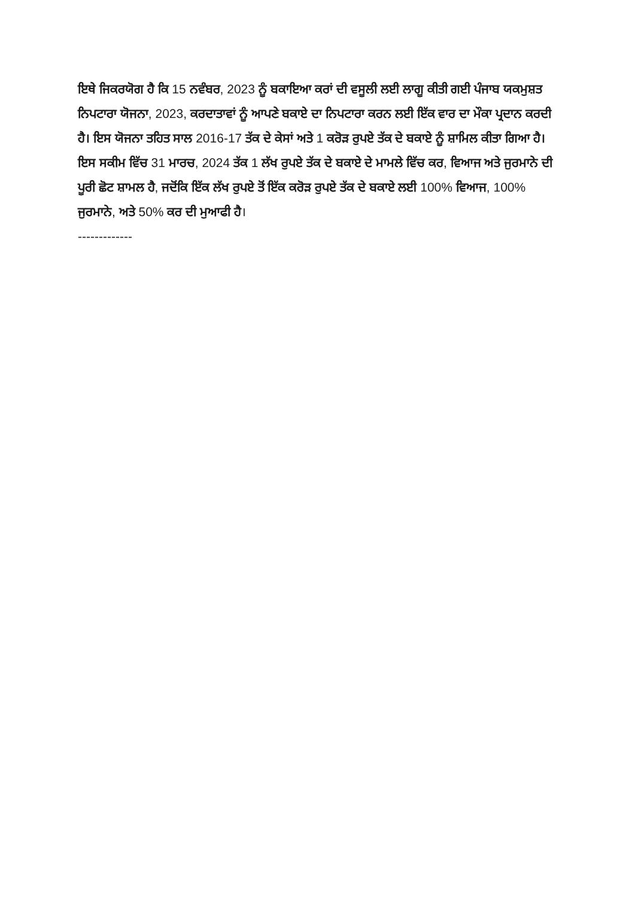ਇਥੇ ਜਿਕਰਯੋਗ ਹੈ ਕਿ 15 ਨਵੰਬਰ, 2023 ਨੂੰ ਬਕਾਇਆ ਕਰਾਂ ਦੀ ਵਸੂਲੀ ਲਈ ਲਾਗੂ ਕੀਤੀ ਗਈ ਪੰਜਾਬ ਯਕਮੁਸ਼ਤ ਨਿਪਟਾਰਾ ਯੋਜਨਾ, 2023, ਕਰਦਾਤਾਵਾਂ ਨੂੰ ਆਪਣੇ ਬਕਾਏ ਦਾ ਨਿਪਟਾਰਾ ਕਰਨ ਲਈ ਇੱਕ ਵਾਰ ਦਾ ਮੌਕਾ ਪ੍ਰਦਾਨ ਕਰਦੀ ਹੈ। ਇਸ ਯੋਜਨਾ ਤਹਿਤ ਸਾਲ 2016-17 ਤੱਕ ਦੇ ਕੇਸਾਂ ਅਤੇ 1 ਕਰੋੜ ਰੁਪਏ ਤੱਕ ਦੇ ਬਕਾਏ ਨੂੰ ਸ਼ਾਮਿਲ ਕੀਤਾ ਗਿਆ ਹੈ। ਇਸ ਸਕੀਮ ਵਿੱਚ 31 ਮਾਰਚ, 2024 ਤੱਕ 1 ਲੱਖ ਰੁਪਏ ਤੱਕ ਦੇ ਬਕਾਏ ਦੇ ਮਾਮਲੇ ਵਿੱਚ ਕਰ, ਵਿਆਜ ਅਤੇ ਜੁਰਮਾਨੇ ਦੀ ਪੂਰੀ ਛੋਟ ਸ਼ਾਮਲ ਹੈ, ਜਦੋਂਕਿ ਇੱਕ ਲੱਖ ਰੁਪਏ ਤੋਂ ਇੱਕ ਕਰੋੜ ਰੁਪਏ ਤੱਕ ਦੇ ਬਕਾਏ ਲਈ 100% ਵਿਆਜ, 100% ਜੁਰਮਾਨੇ, ਅਤੇ 50% ਕਰ ਦੀ ਮੁਆਫੀ ਹੈ।
-------------